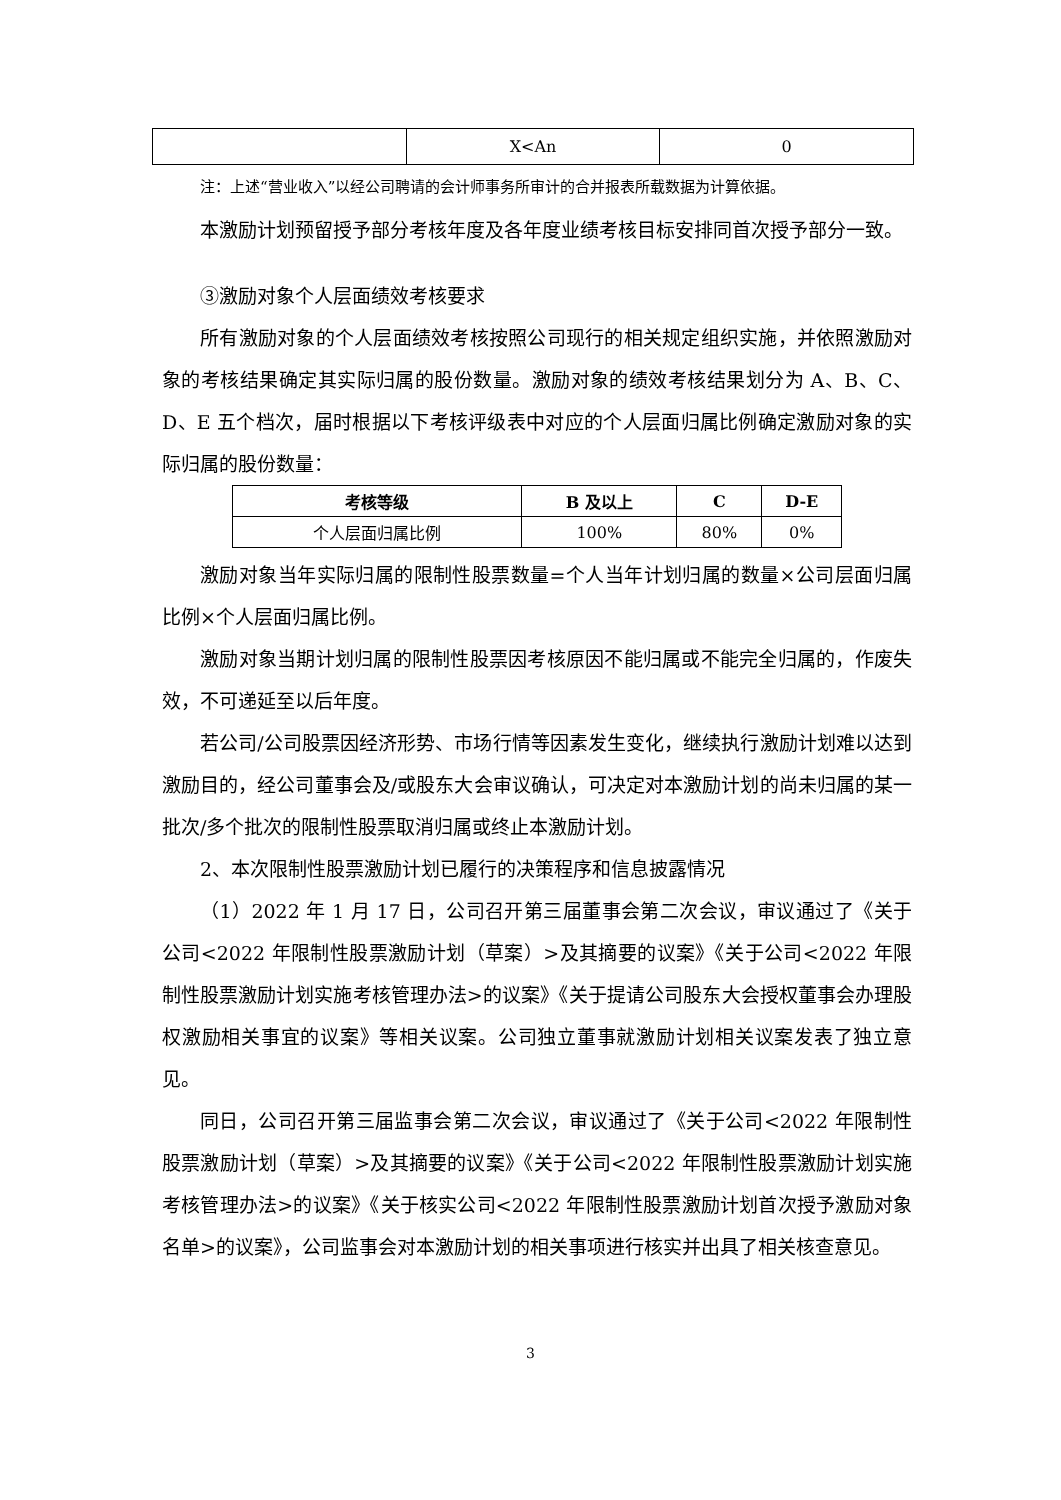| | X<An | 0 |
注：上述“营业收入”以经公司聘请的会计师事务所审计的合并报表所载数据为计算依据。
本激励计划预留授予部分考核年度及各年度业绩考核目标安排同首次授予部分一致。
③激励对象个人层面绩效考核要求
所有激励对象的个人层面绩效考核按照公司现行的相关规定组织实施，并依照激励对象的考核结果确定其实际归属的股份数量。激励对象的绩效考核结果划分为 A、B、C、D、E 五个档次，届时根据以下考核评级表中对应的个人层面归属比例确定激励对象的实际归属的股份数量：
| 考核等级 | B 及以上 | C | D-E |
| --- | --- | --- | --- |
| 个人层面归属比例 | 100% | 80% | 0% |
激励对象当年实际归属的限制性股票数量=个人当年计划归属的数量×公司层面归属比例×个人层面归属比例。
激励对象当期计划归属的限制性股票因考核原因不能归属或不能完全归属的，作废失效，不可递延至以后年度。
若公司/公司股票因经济形势、市场行情等因素发生变化，继续执行激励计划难以达到激励目的，经公司董事会及/或股东大会审议确认，可决定对本激励计划的尚未归属的某一批次/多个批次的限制性股票取消归属或终止本激励计划。
2、本次限制性股票激励计划已履行的决策程序和信息披露情况
（1）2022 年 1 月 17 日，公司召开第三届董事会第二次会议，审议通过了《关于公司<2022 年限制性股票激励计划（草案）>及其摘要的议案》《关于公司<2022 年限制性股票激励计划实施考核管理办法>的议案》《关于提请公司股东大会授权董事会办理股权激励相关事宜的议案》等相关议案。公司独立董事就激励计划相关议案发表了独立意见。
同日，公司召开第三届监事会第二次会议，审议通过了《关于公司<2022 年限制性股票激励计划（草案）>及其摘要的议案》《关于公司<2022 年限制性股票激励计划实施考核管理办法>的议案》《关于核实公司<2022 年限制性股票激励计划首次授予激励对象名单>的议案》，公司监事会对本激励计划的相关事项进行核实并出具了相关核查意见。
3